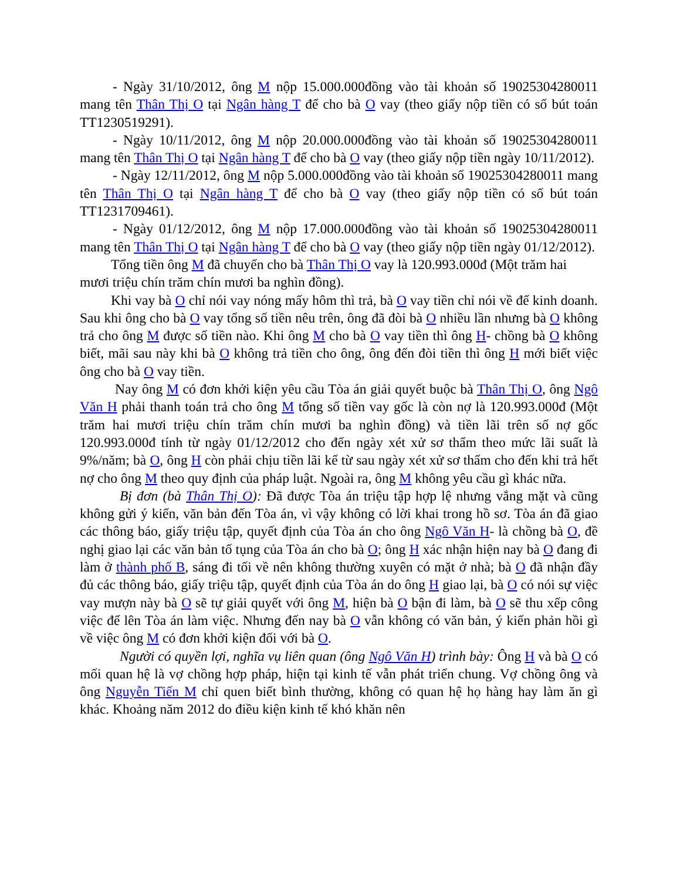- Ngày 31/10/2012, ông M nộp 15.000.000đồng vào tài khoản số 19025304280011 mang tên Thân Thị O tại Ngân hàng T để cho bà O vay (theo giấy nộp tiền có số bút toán TT1230519291).
- Ngày 10/11/2012, ông M nộp 20.000.000đồng vào tài khoản số 19025304280011 mang tên Thân Thị O tại Ngân hàng T để cho bà O vay (theo giấy nộp tiền ngày 10/11/2012).
- Ngày 12/11/2012, ông M nộp 5.000.000đồng vào tài khoản số 19025304280011 mang tên Thân Thị O tại Ngân hàng T để cho bà O vay (theo giấy nộp tiền có số bút toán TT1231709461).
- Ngày 01/12/2012, ông M nộp 17.000.000đồng vào tài khoản số 19025304280011 mang tên Thân Thị O tại Ngân hàng T để cho bà O vay (theo giấy nộp tiền ngày 01/12/2012).
Tổng tiền ông M đã chuyển cho bà Thân Thị O vay là 120.993.000đ (Một trăm hai mươi triệu chín trăm chín mươi ba nghìn đồng).
Khi vay bà O chỉ nói vay nóng mấy hôm thì trả, bà O vay tiền chỉ nói về để kinh doanh. Sau khi ông cho bà O vay tổng số tiền nêu trên, ông đã đòi bà O nhiều lần nhưng bà O không trả cho ông M được số tiền nào. Khi ông M cho bà O vay tiền thì ông H- chồng bà O không biết, mãi sau này khi bà O không trả tiền cho ông, ông đến đòi tiền thì ông H mới biết việc ông cho bà O vay tiền.
Nay ông M có đơn khởi kiện yêu cầu Tòa án giải quyết buộc bà Thân Thị O, ông Ngô Văn H phải thanh toán trả cho ông M tổng số tiền vay gốc là còn nợ là 120.993.000đ (Một trăm hai mươi triệu chín trăm chín mươi ba nghìn đồng) và tiền lãi trên số nợ gốc 120.993.000đ tính từ ngày 01/12/2012 cho đến ngày xét xử sơ thẩm theo mức lãi suất là 9%/năm; bà O, ông H còn phải chịu tiền lãi kể từ sau ngày xét xử sơ thẩm cho đến khi trả hết nợ cho ông M theo quy định của pháp luật. Ngoài ra, ông M không yêu cầu gì khác nữa.
Bị đơn (bà Thân Thị O): Đã được Tòa án triệu tập hợp lệ nhưng vắng mặt và cũng không gửi ý kiến, văn bản đến Tòa án, vì vậy không có lời khai trong hồ sơ. Tòa án đã giao các thông báo, giấy triệu tập, quyết định của Tòa án cho ông Ngô Văn H- là chồng bà O, đề nghị giao lại các văn bản tố tụng của Tòa án cho bà O; ông H xác nhận hiện nay bà O đang đi làm ở thành phố B, sáng đi tối về nên không thường xuyên có mặt ở nhà; bà O đã nhận đầy đủ các thông báo, giấy triệu tập, quyết định của Tòa án do ông H giao lại, bà O có nói sự việc vay mượn này bà O sẽ tự giải quyết với ông M, hiện bà O bận đi làm, bà O sẽ thu xếp công việc để lên Tòa án làm việc. Nhưng đến nay bà O vẫn không có văn bản, ý kiến phản hồi gì về việc ông M có đơn khởi kiện đối với bà O.
Người có quyền lợi, nghĩa vụ liên quan (ông Ngô Văn H) trình bày: Ông H và bà O có mối quan hệ là vợ chồng hợp pháp, hiện tại kinh tế vẫn phát triển chung. Vợ chồng ông và ông Nguyễn Tiến M chỉ quen biết bình thường, không có quan hệ họ hàng hay làm ăn gì khác. Khoảng năm 2012 do điều kiện kinh tế khó khăn nên